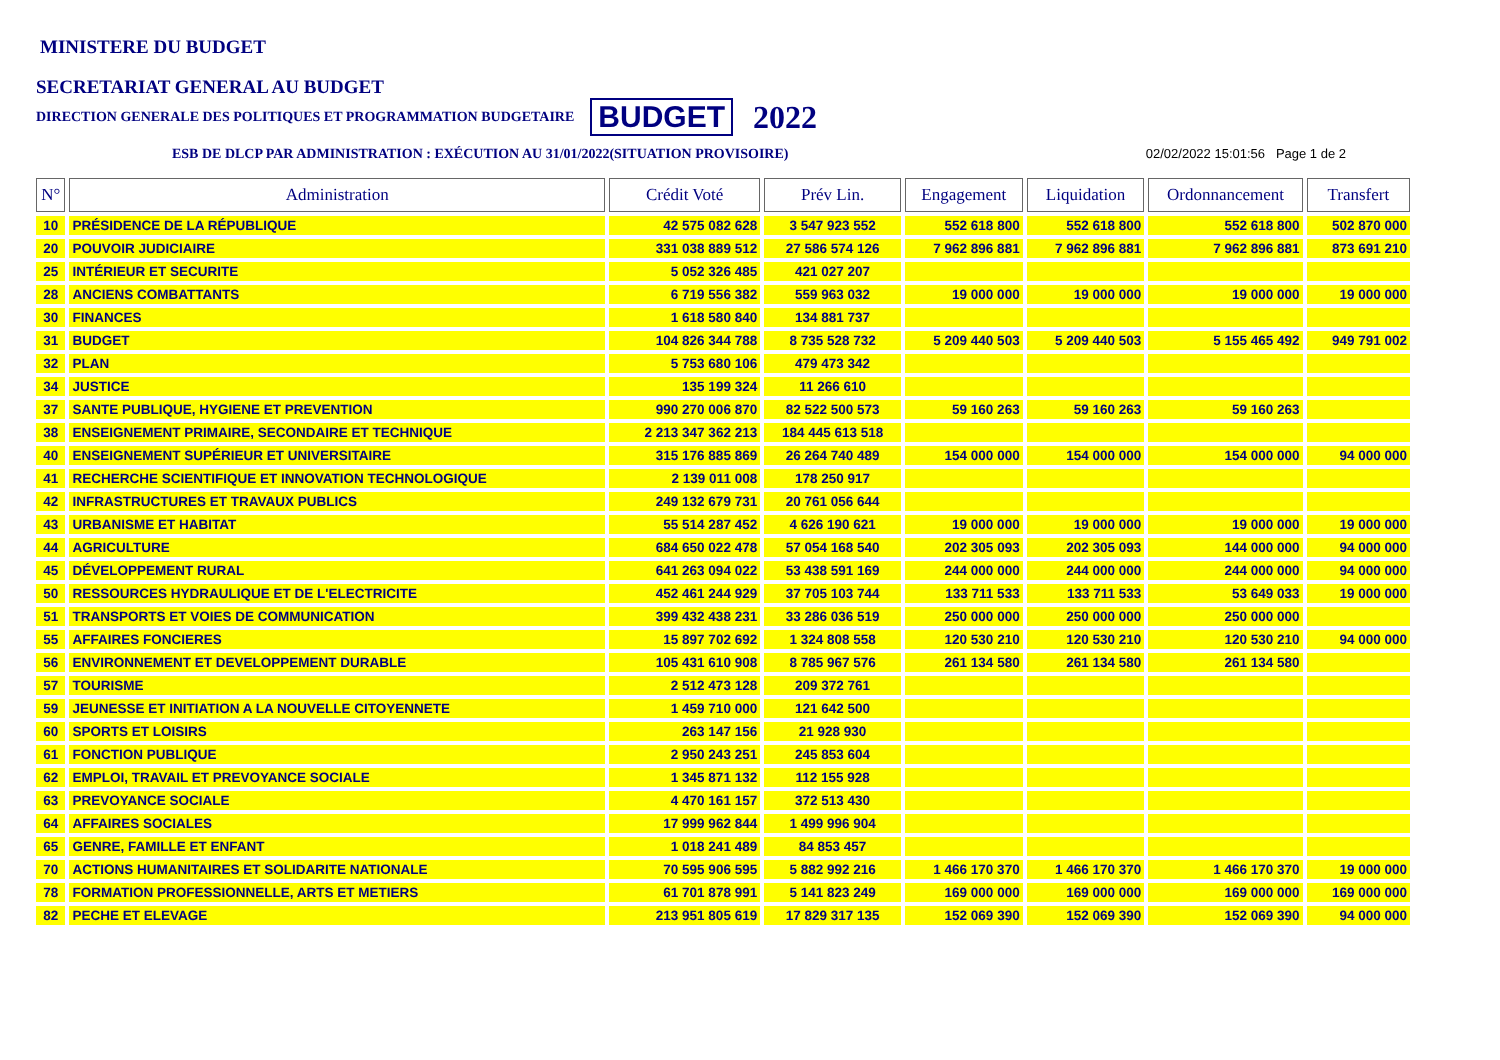MINISTERE DU BUDGET
SECRETARIAT GENERAL AU BUDGET
DIRECTION GENERALE DES POLITIQUES ET PROGRAMMATION BUDGETAIRE BUDGET 2022
ESB DE DLCP PAR ADMINISTRATION : EXÉCUTION AU 31/01/2022(SITUATION PROVISOIRE) 02/02/2022 15:01:56 Page 1 de 2
| N° | Administration | Crédit Voté | Prév Lin. | Engagement | Liquidation | Ordonnancement | Transfert |
| --- | --- | --- | --- | --- | --- | --- | --- |
| 10 | PRÉSIDENCE DE LA RÉPUBLIQUE | 42 575 082 628 | 3 547 923 552 | 552 618 800 | 552 618 800 | 552 618 800 | 502 870 000 |
| 20 | POUVOIR JUDICIAIRE | 331 038 889 512 | 27 586 574 126 | 7 962 896 881 | 7 962 896 881 | 7 962 896 881 | 873 691 210 |
| 25 | INTÉRIEUR ET SECURITE | 5 052 326 485 | 421 027 207 | | | | |
| 28 | ANCIENS COMBATTANTS | 6 719 556 382 | 559 963 032 | 19 000 000 | 19 000 000 | 19 000 000 | 19 000 000 |
| 30 | FINANCES | 1 618 580 840 | 134 881 737 | | | | |
| 31 | BUDGET | 104 826 344 788 | 8 735 528 732 | 5 209 440 503 | 5 209 440 503 | 5 155 465 492 | 949 791 002 |
| 32 | PLAN | 5 753 680 106 | 479 473 342 | | | | |
| 34 | JUSTICE | 135 199 324 | 11 266 610 | | | | |
| 37 | SANTE PUBLIQUE, HYGIENE ET PREVENTION | 990 270 006 870 | 82 522 500 573 | 59 160 263 | 59 160 263 | 59 160 263 | |
| 38 | ENSEIGNEMENT PRIMAIRE, SECONDAIRE ET TECHNIQUE | 2 213 347 362 213 | 184 445 613 518 | | | | |
| 40 | ENSEIGNEMENT SUPÉRIEUR ET UNIVERSITAIRE | 315 176 885 869 | 26 264 740 489 | 154 000 000 | 154 000 000 | 154 000 000 | 94 000 000 |
| 41 | RECHERCHE SCIENTIFIQUE ET INNOVATION TECHNOLOGIQUE | 2 139 011 008 | 178 250 917 | | | | |
| 42 | INFRASTRUCTURES ET TRAVAUX PUBLICS | 249 132 679 731 | 20 761 056 644 | | | | |
| 43 | URBANISME ET HABITAT | 55 514 287 452 | 4 626 190 621 | 19 000 000 | 19 000 000 | 19 000 000 | 19 000 000 |
| 44 | AGRICULTURE | 684 650 022 478 | 57 054 168 540 | 202 305 093 | 202 305 093 | 144 000 000 | 94 000 000 |
| 45 | DÉVELOPPEMENT RURAL | 641 263 094 022 | 53 438 591 169 | 244 000 000 | 244 000 000 | 244 000 000 | 94 000 000 |
| 50 | RESSOURCES HYDRAULIQUE ET DE L'ELECTRICITE | 452 461 244 929 | 37 705 103 744 | 133 711 533 | 133 711 533 | 53 649 033 | 19 000 000 |
| 51 | TRANSPORTS ET VOIES DE COMMUNICATION | 399 432 438 231 | 33 286 036 519 | 250 000 000 | 250 000 000 | 250 000 000 | |
| 55 | AFFAIRES FONCIERES | 15 897 702 692 | 1 324 808 558 | 120 530 210 | 120 530 210 | 120 530 210 | 94 000 000 |
| 56 | ENVIRONNEMENT ET DEVELOPPEMENT DURABLE | 105 431 610 908 | 8 785 967 576 | 261 134 580 | 261 134 580 | 261 134 580 | |
| 57 | TOURISME | 2 512 473 128 | 209 372 761 | | | | |
| 59 | JEUNESSE ET INITIATION A LA NOUVELLE CITOYENNETE | 1 459 710 000 | 121 642 500 | | | | |
| 60 | SPORTS ET LOISIRS | 263 147 156 | 21 928 930 | | | | |
| 61 | FONCTION PUBLIQUE | 2 950 243 251 | 245 853 604 | | | | |
| 62 | EMPLOI, TRAVAIL ET PREVOYANCE SOCIALE | 1 345 871 132 | 112 155 928 | | | | |
| 63 | PREVOYANCE SOCIALE | 4 470 161 157 | 372 513 430 | | | | |
| 64 | AFFAIRES SOCIALES | 17 999 962 844 | 1 499 996 904 | | | | |
| 65 | GENRE, FAMILLE ET ENFANT | 1 018 241 489 | 84 853 457 | | | | |
| 70 | ACTIONS HUMANITAIRES ET SOLIDARITE NATIONALE | 70 595 906 595 | 5 882 992 216 | 1 466 170 370 | 1 466 170 370 | 1 466 170 370 | 19 000 000 |
| 78 | FORMATION PROFESSIONNELLE, ARTS ET METIERS | 61 701 878 991 | 5 141 823 249 | 169 000 000 | 169 000 000 | 169 000 000 | 169 000 000 |
| 82 | PECHE ET ELEVAGE | 213 951 805 619 | 17 829 317 135 | 152 069 390 | 152 069 390 | 152 069 390 | 94 000 000 |